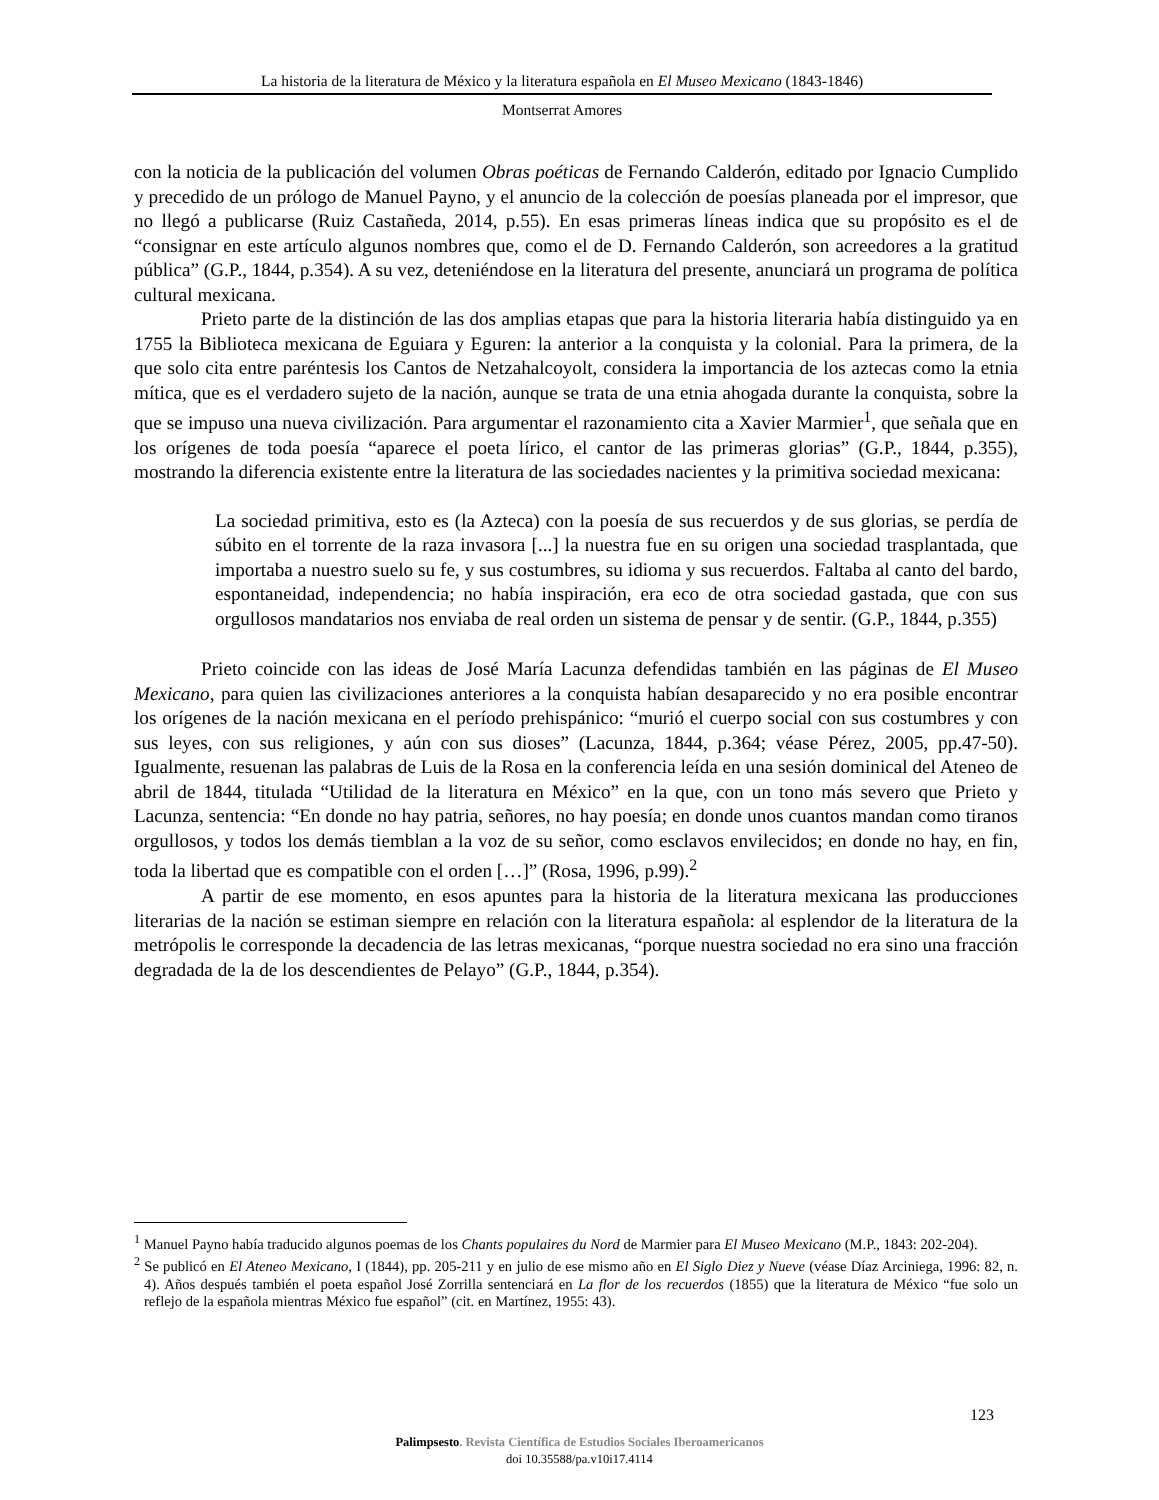La historia de la literatura de México y la literatura española en El Museo Mexicano (1843-1846)
Montserrat Amores
con la noticia de la publicación del volumen Obras poéticas de Fernando Calderón, editado por Ignacio Cumplido y precedido de un prólogo de Manuel Payno, y el anuncio de la colección de poesías planeada por el impresor, que no llegó a publicarse (Ruiz Castañeda, 2014, p.55). En esas primeras líneas indica que su propósito es el de “consignar en este artículo algunos nombres que, como el de D. Fernando Calderón, son acreedores a la gratitud pública” (G.P., 1844, p.354). A su vez, deteniéndose en la literatura del presente, anunciará un programa de política cultural mexicana.
Prieto parte de la distinción de las dos amplias etapas que para la historia literaria había distinguido ya en 1755 la Biblioteca mexicana de Eguiara y Eguren: la anterior a la conquista y la colonial. Para la primera, de la que solo cita entre paréntesis los Cantos de Netzahalcoyolt, considera la importancia de los aztecas como la etnia mítica, que es el verdadero sujeto de la nación, aunque se trata de una etnia ahogada durante la conquista, sobre la que se impuso una nueva civilización. Para argumentar el razonamiento cita a Xavier Marmier<sup>1</sup>, que señala que en los orígenes de toda poesía “aparece el poeta lírico, el cantor de las primeras glorias” (G.P., 1844, p.355), mostrando la diferencia existente entre la literatura de las sociedades nacientes y la primitiva sociedad mexicana:
La sociedad primitiva, esto es (la Azteca) con la poesía de sus recuerdos y de sus glorias, se perdía de súbito en el torrente de la raza invasora [...] la nuestra fue en su origen una sociedad trasplantada, que importaba a nuestro suelo su fe, y sus costumbres, su idioma y sus recuerdos. Faltaba al canto del bardo, espontaneidad, independencia; no había inspiración, era eco de otra sociedad gastada, que con sus orgullosos mandatarios nos enviaba de real orden un sistema de pensar y de sentir. (G.P., 1844, p.355)
Prieto coincide con las ideas de José María Lacunza defendidas también en las páginas de El Museo Mexicano, para quien las civilizaciones anteriores a la conquista habían desaparecido y no era posible encontrar los orígenes de la nación mexicana en el período prehispánico: “murió el cuerpo social con sus costumbres y con sus leyes, con sus religiones, y aún con sus dioses” (Lacunza, 1844, p.364; véase Pérez, 2005, pp.47-50). Igualmente, resuenan las palabras de Luis de la Rosa en la conferencia leída en una sesión dominical del Ateneo de abril de 1844, titulada “Utilidad de la literatura en México” en la que, con un tono más severo que Prieto y Lacunza, sentencia: “En donde no hay patria, señores, no hay poesía; en donde unos cuantos mandan como tiranos orgullosos, y todos los demás tiemblan a la voz de su señor, como esclavos envilecidos; en donde no hay, en fin, toda la libertad que es compatible con el orden […]” (Rosa, 1996, p.99).<sup>2</sup>
A partir de ese momento, en esos apuntes para la historia de la literatura mexicana las producciones literarias de la nación se estiman siempre en relación con la literatura española: al esplendor de la literatura de la metrópolis le corresponde la decadencia de las letras mexicanas, “porque nuestra sociedad no era sino una fracción degradada de la de los descendientes de Pelayo” (G.P., 1844, p.354).
<sup>1</sup> Manuel Payno había traducido algunos poemas de los Chants populaires du Nord de Marmier para El Museo Mexicano (M.P., 1843: 202-204).
<sup>2</sup> Se publicó en El Ateneo Mexicano, I (1844), pp. 205-211 y en julio de ese mismo año en El Siglo Diez y Nueve (véase Díaz Arciniega, 1996: 82, n. 4). Años después también el poeta español José Zorrilla sentenciará en La flor de los recuerdos (1855) que la literatura de México “fue solo un reflejo de la española mientras México fue español” (cit. en Martínez, 1955: 43).
123
Palimpsesto. Revista Científica de Estudios Sociales Iberoamericanos
doi 10.35588/pa.v10i17.4114